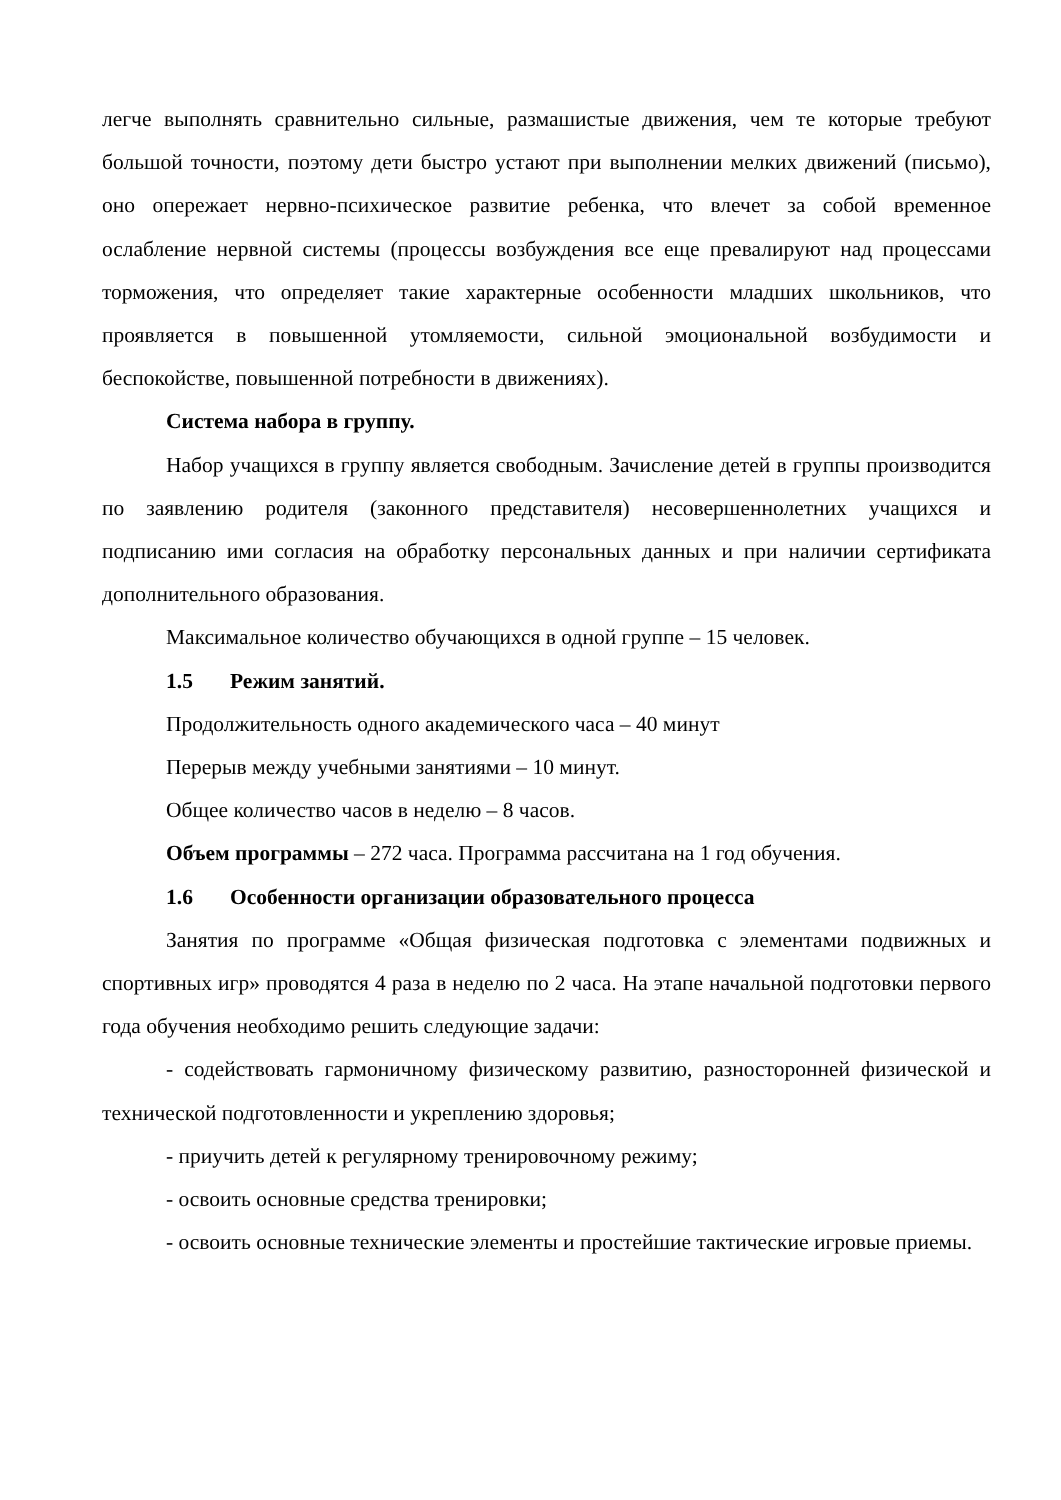легче выполнять сравнительно сильные, размашистые движения, чем те которые требуют большой точности, поэтому дети быстро устают при выполнении мелких движений (письмо), оно опережает нервно-психическое развитие ребенка, что влечет за собой временное ослабление нервной системы (процессы возбуждения все еще превалируют над процессами торможения, что определяет такие характерные особенности младших школьников, что проявляется в повышенной утомляемости, сильной эмоциональной возбудимости и беспокойстве, повышенной потребности в движениях).
Система набора в группу.
Набор учащихся в группу является свободным. Зачисление детей в группы производится по заявлению родителя (законного представителя) несовершеннолетних учащихся и подписанию ими согласия на обработку персональных данных и при наличии сертификата дополнительного образования.
Максимальное количество обучающихся в одной группе – 15 человек.
1.5 Режим занятий.
Продолжительность одного академического часа – 40 минут
Перерыв между учебными занятиями – 10 минут.
Общее количество часов в неделю – 8 часов.
Объем программы – 272 часа. Программа рассчитана на 1 год обучения.
1.6 Особенности организации образовательного процесса
Занятия по программе «Общая физическая подготовка с элементами подвижных и спортивных игр» проводятся 4 раза в неделю по 2 часа. На этапе начальной подготовки первого года обучения необходимо решить следующие задачи:
- содействовать гармоничному физическому развитию, разносторонней физической и технической подготовленности и укреплению здоровья;
- приучить детей к регулярному тренировочному режиму;
- освоить основные средства тренировки;
- освоить основные технические элементы и простейшие тактические игровые приемы.